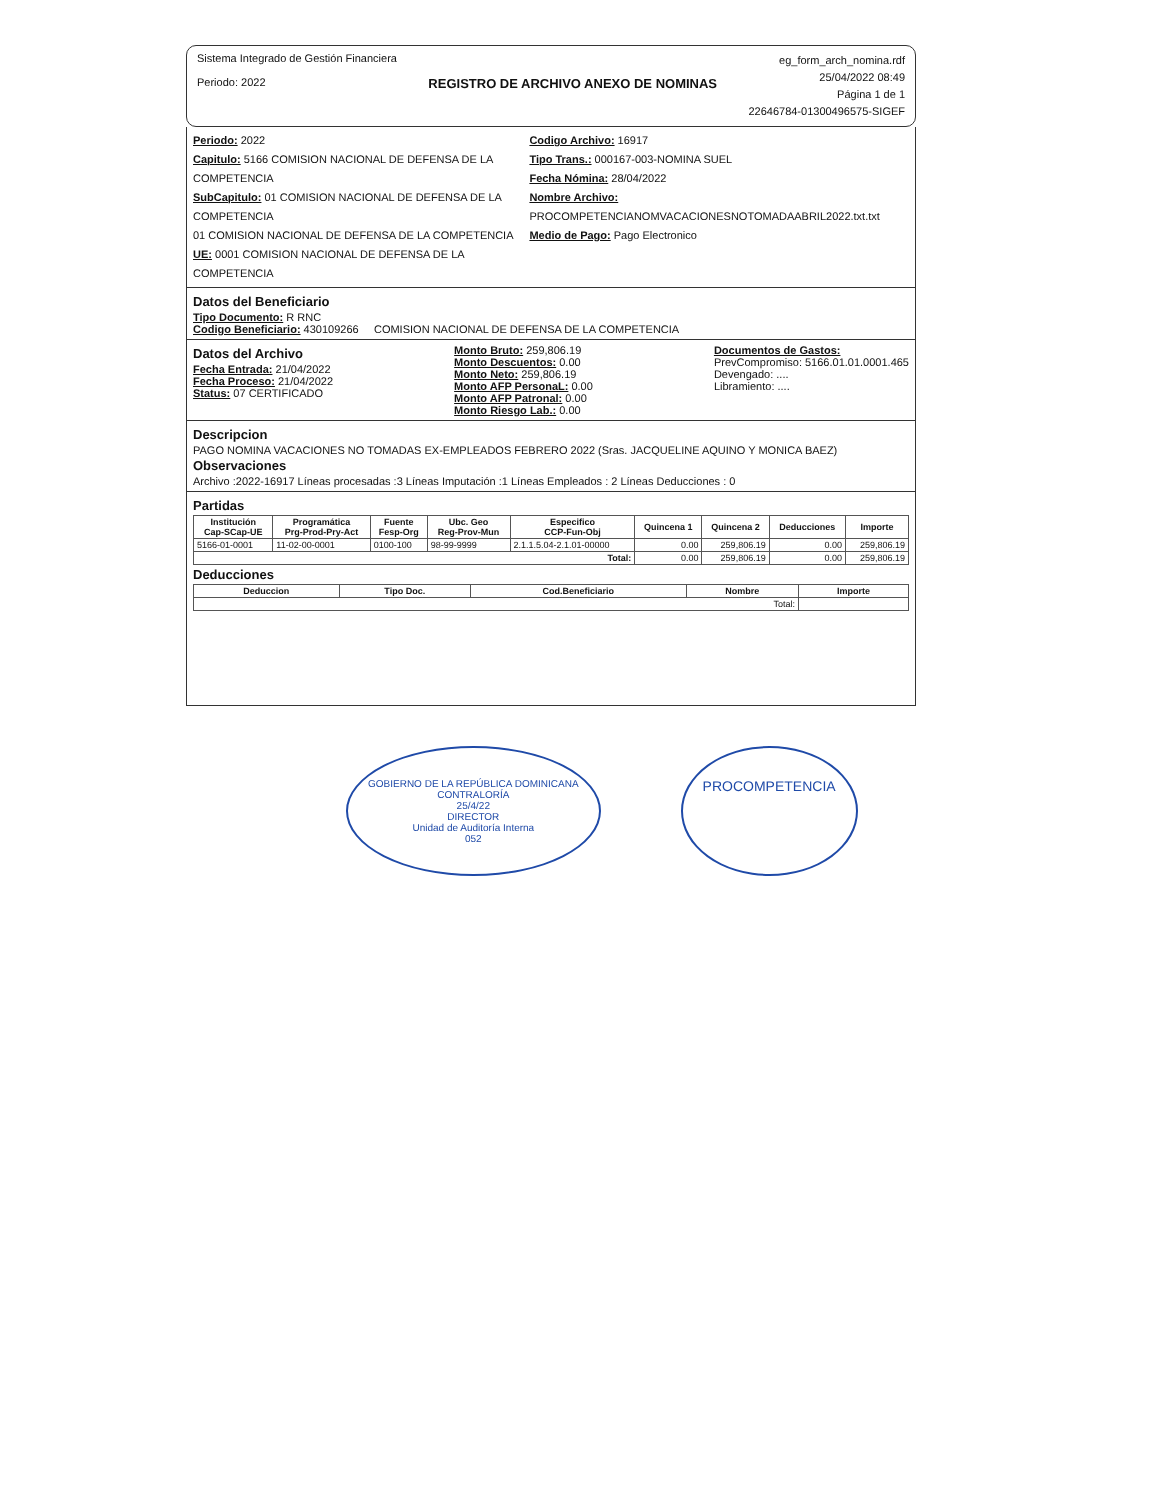Sistema Integrado de Gestión Financiera
Periodo: 2022
REGISTRO DE ARCHIVO ANEXO DE NOMINAS
eg_form_arch_nomina.rdf
25/04/2022 08:49
Página 1 de 1
22646784-01300496575-SIGEF
Periodo: 2022
Capitulo: 5166 COMISION NACIONAL DE DEFENSA DE LA COMPETENCIA
SubCapitulo: 01 COMISION NACIONAL DE DEFENSA DE LA COMPETENCIA
01 COMISION NACIONAL DE DEFENSA DE LA COMPETENCIA
UE: 0001 COMISION NACIONAL DE DEFENSA DE LA COMPETENCIA
Codigo Archivo: 16917
Tipo Trans.: 000167-003-NOMINA SUEL
Fecha Nómina: 28/04/2022
Nombre Archivo: PROCOMPETENCIANOMVACACIONESNOTOMADAABRIL2022.txt.txt
Medio de Pago: Pago Electronico
Datos del Beneficiario
Tipo Documento: R RNC
Codigo Beneficiario: 430109266 COMISION NACIONAL DE DEFENSA DE LA COMPETENCIA
Datos del Archivo
Fecha Entrada: 21/04/2022
Fecha Proceso: 21/04/2022
Status: 07 CERTIFICADO
Monto Bruto: 259,806.19
Monto Descuentos: 0.00
Monto Neto: 259,806.19
Monto AFP PersonaL: 0.00
Monto AFP Patronal: 0.00
Monto Riesgo Lab.: 0.00
Documentos de Gastos:
PrevCompromiso: 5166.01.01.0001.465
Devengado: ....
Libramiento: ....
Descripcion
PAGO NOMINA VACACIONES NO TOMADAS EX-EMPLEADOS FEBRERO 2022 (Sras. JACQUELINE AQUINO Y MONICA BAEZ)
Observaciones
Archivo :2022-16917 Líneas procesadas :3 Líneas Imputación :1 Líneas Empleados : 2 Líneas Deducciones : 0
Partidas
| Institución Cap-SCap-UE | Programática Prg-Prod-Pry-Act | Fuente Fesp-Org | Ubc. Geo Reg-Prov-Mun | Especifico CCP-Fun-Obj | Quincena 1 | Quincena 2 | Deducciones | Importe |
| --- | --- | --- | --- | --- | --- | --- | --- | --- |
| 5166-01-0001 | 11-02-00-0001 | 0100-100 | 98-99-9999 | 2.1.1.5.04-2.1.01-00000 | 0.00 | 259,806.19 | 0.00 | 259,806.19 |
| Total: | | | | | 0.00 | 259,806.19 | 0.00 | 259,806.19 |
Deducciones
| Deduccion | Tipo Doc. | Cod.Beneficiario | Nombre | Importe |
| --- | --- | --- | --- | --- |
| Total: | | | | |
GOBIERNO DE LA REPÚBLICA DOMINICANA
CONTRALORÍA
25/4/22
DIRECTOR
Unidad de Auditoría Interna
052
PROCOMPETENCIA